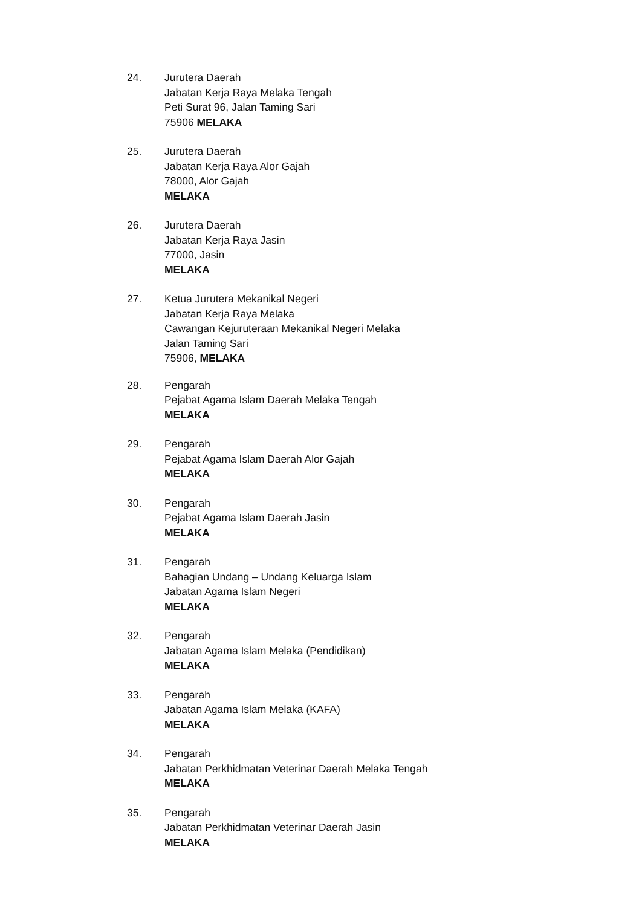24. Jurutera Daerah
Jabatan Kerja Raya Melaka Tengah
Peti Surat 96, Jalan Taming Sari
75906 MELAKA
25. Jurutera Daerah
Jabatan Kerja Raya Alor Gajah
78000, Alor Gajah
MELAKA
26. Jurutera Daerah
Jabatan Kerja Raya Jasin
77000, Jasin
MELAKA
27. Ketua Jurutera Mekanikal Negeri
Jabatan Kerja Raya Melaka
Cawangan Kejuruteraan Mekanikal Negeri Melaka
Jalan Taming Sari
75906, MELAKA
28. Pengarah
Pejabat Agama Islam Daerah Melaka Tengah
MELAKA
29. Pengarah
Pejabat Agama Islam Daerah Alor Gajah
MELAKA
30. Pengarah
Pejabat Agama Islam Daerah Jasin
MELAKA
31. Pengarah
Bahagian Undang – Undang Keluarga Islam
Jabatan Agama Islam Negeri
MELAKA
32. Pengarah
Jabatan Agama Islam Melaka (Pendidikan)
MELAKA
33. Pengarah
Jabatan Agama Islam Melaka (KAFA)
MELAKA
34. Pengarah
Jabatan Perkhidmatan Veterinar Daerah Melaka Tengah
MELAKA
35. Pengarah
Jabatan Perkhidmatan Veterinar Daerah Jasin
MELAKA